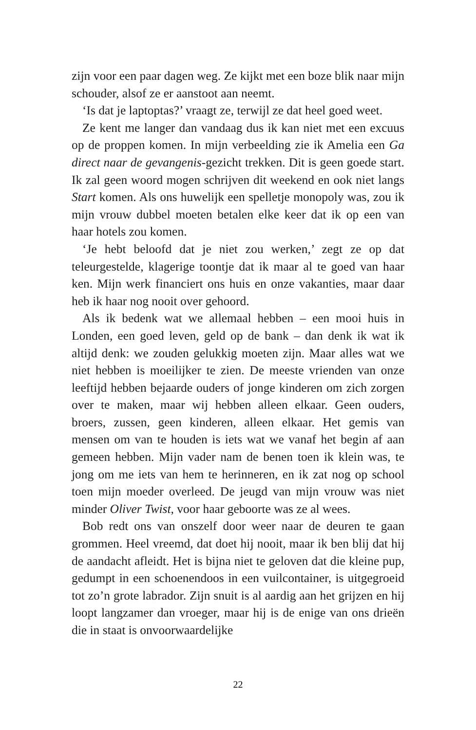zijn voor een paar dagen weg. Ze kijkt met een boze blik naar mijn schouder, alsof ze er aanstoot aan neemt.
‘Is dat je laptoptas?’ vraagt ze, terwijl ze dat heel goed weet.
Ze kent me langer dan vandaag dus ik kan niet met een excuus op de proppen komen. In mijn verbeelding zie ik Amelia een Ga direct naar de gevangenis-gezicht trekken. Dit is geen goede start. Ik zal geen woord mogen schrijven dit weekend en ook niet langs Start komen. Als ons huwelijk een spelletje monopoly was, zou ik mijn vrouw dubbel moeten betalen elke keer dat ik op een van haar hotels zou komen.
‘Je hebt beloofd dat je niet zou werken,’ zegt ze op dat teleurgestelde, klagerige toontje dat ik maar al te goed van haar ken. Mijn werk financiert ons huis en onze vakanties, maar daar heb ik haar nog nooit over gehoord.
Als ik bedenk wat we allemaal hebben – een mooi huis in Londen, een goed leven, geld op de bank – dan denk ik wat ik altijd denk: we zouden gelukkig moeten zijn. Maar alles wat we niet hebben is moeilijker te zien. De meeste vrienden van onze leeftijd hebben bejaarde ouders of jonge kinderen om zich zorgen over te maken, maar wij hebben alleen elkaar. Geen ouders, broers, zussen, geen kinderen, alleen elkaar. Het gemis van mensen om van te houden is iets wat we vanaf het begin af aan gemeen hebben. Mijn vader nam de benen toen ik klein was, te jong om me iets van hem te herinneren, en ik zat nog op school toen mijn moeder overleed. De jeugd van mijn vrouw was niet minder Oliver Twist, voor haar geboorte was ze al wees.
Bob redt ons van onszelf door weer naar de deuren te gaan grommen. Heel vreemd, dat doet hij nooit, maar ik ben blij dat hij de aandacht afleidt. Het is bijna niet te geloven dat die kleine pup, gedumpt in een schoenendoos in een vuilcontainer, is uitgegroeid tot zo’n grote labrador. Zijn snuit is al aardig aan het grijzen en hij loopt langzamer dan vroeger, maar hij is de enige van ons drieën die in staat is onvoorwaardelijke
22